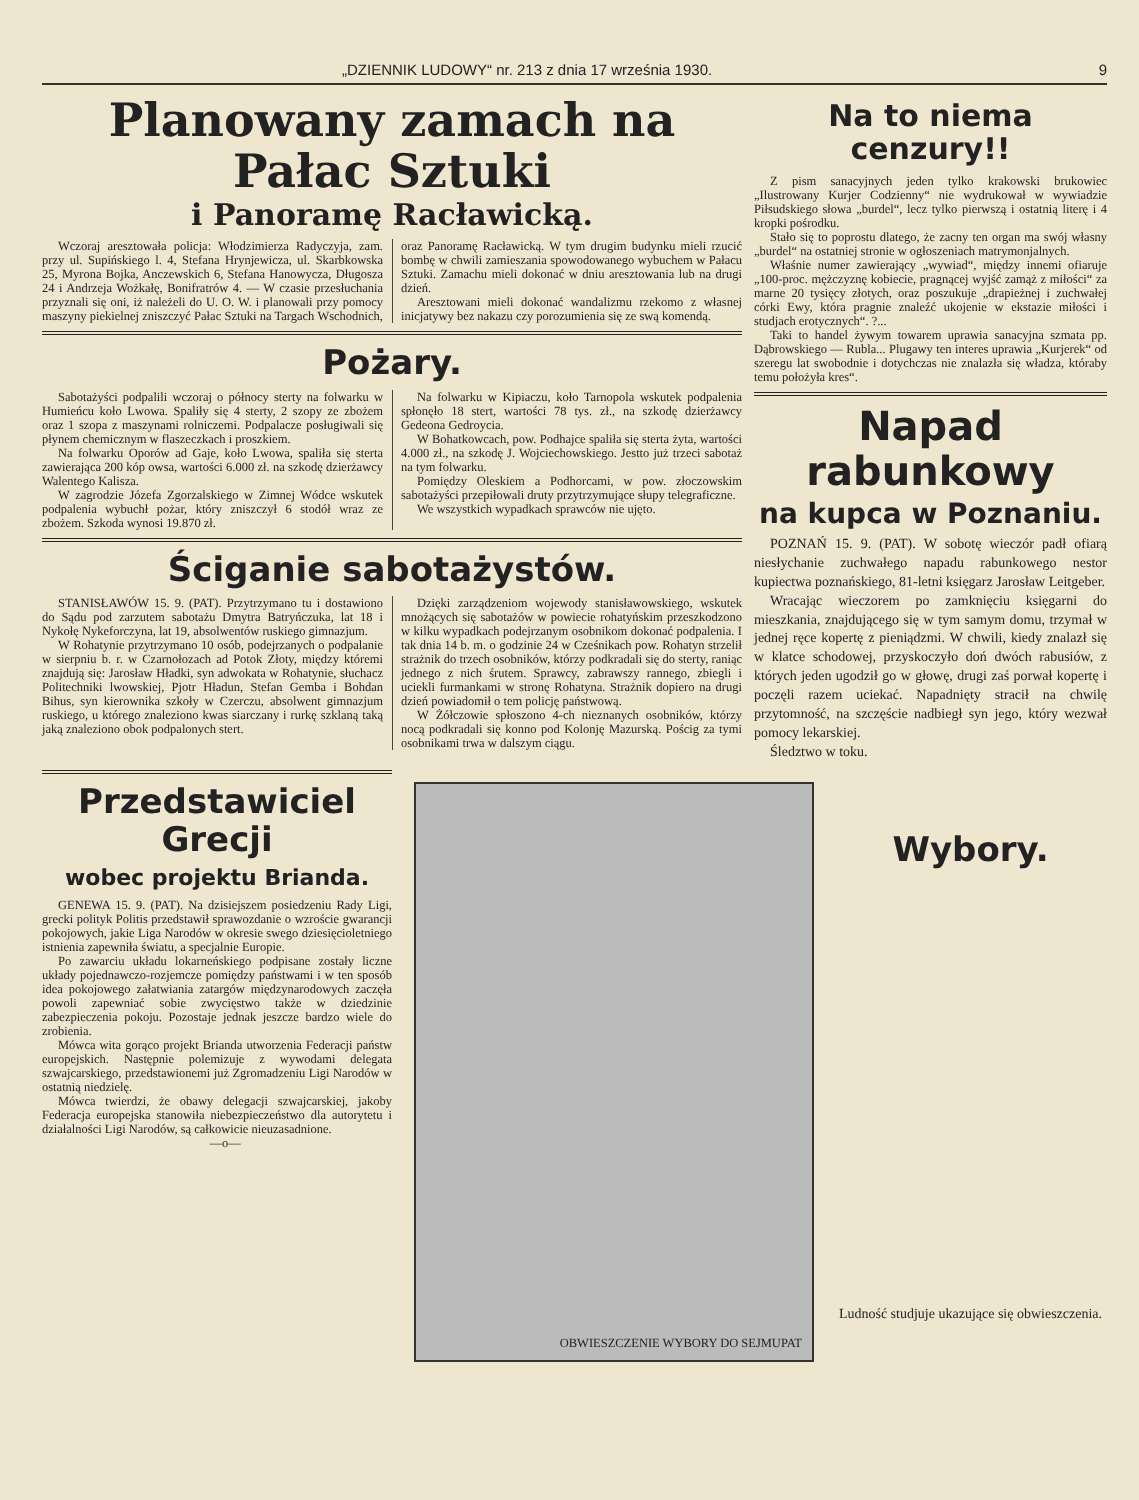„DZIENNIK LUDOWY“ nr. 213 z dnia 17 września 1930. 9
Planowany zamach na Pałac Sztuki
i Panoramę Racławicką.
Wczoraj aresztowała policja: Włodzimierza Radyczyja, zam. przy ul. Supińskiego l. 4, Stefana Hrynjewicza, ul. Skarbkowska 25, Myrona Bojka, Anczewskich 6, Stefana Hanowycza, Długosza 24 i Andrzeja Wożkałę, Bonifratrów 4. — W czasie przesłuchania przyznali się oni, iż należeli do U. O. W. i planowali przy pomocy maszyny piekielnej zniszczyć Pałac Sztuki na Targach Wschodnich, oraz Panoramę Racławicką. W tym drugim budynku mieli rzucić bombę w chwili zamieszania spowodowanego wybuchem w Pałacu Sztuki. Zamachu mieli dokonać w dniu aresztowania lub na drugi dzień.
Aresztowani mieli dokonać wandalizmu rzekomo z własnej inicjatywy bez nakazu czy porozumienia się ze swą komendą.
Pożary.
Sabotażyści podpalili wczoraj o północy sterty na folwarku w Humieńcu koło Lwowa. Spaliły się 4 sterty, 2 szopy ze zbożem oraz 1 szopa z maszynami rolniczemi. Podpalacze posługiwali się płynem chemicznym w flaszeczkach i proszkiem.
Na folwarku Oporów ad Gaje, koło Lwowa, spaliła się sterta zawierająca 200 kóp owsa, wartości 6.000 zł. na szkodę dzierżawcy Walentego Kalisza.
W zagrodzie Józefa Zgorzalskiego w Zimnej Wódce wskutek podpalenia wybuchł pożar, który zniszczył 6 stodół wraz ze zbożem. Szkoda wynosi 19.870 zł.
Na folwarku w Kipiaczu, koło Tarnopola wskutek podpalenia spłonęło 18 stert, wartości 78 tys. zł., na szkodę dzierżawcy Gedeona Gedroycia.
W Bohatkowcach, pow. Podhajce spaliła się sterta żyta, wartości 4.000 zł., na szkodę J. Wojciechowskiego. Jestto już trzeci sabotaż na tym folwarku.
Pomiędzy Oleskiem a Podhorcami, w pow. złoczowskim sabotażyści przepiłowali druty przytrzymujące słupy telegraficzne.
We wszystkich wypadkach sprawców nie ujęto.
Ściganie sabotażystów.
STANISŁAWÓW 15. 9. (PAT). Przytrzymano tu i dostawiono do Sądu pod zarzutem sabotażu Dmytra Batryńczuka, lat 18 i Nykołę Nykeforczyna, lat 19, absolwentów ruskiego gimnazjum.
W Rohatynie przytrzymano 10 osób, podejrzanych o podpalanie w sierpniu b. r. w Czarnołozach ad Potok Złoty, między któremi znajdują się: Jarosław Hładki, syn adwokata w Rohatynie, słuchacz Politechniki lwowskiej, Pjotr Hładun, Stefan Gemba i Bohdan Bihus, syn kierownika szkoły w Czerczu, absolwent gimnazjum ruskiego, u którego znaleziono kwas siarczany i rurkę szklaną taką jaką znaleziono obok podpalonych stert.
Dzięki zarządzeniom wojewody stanisławowskiego, wskutek mnożących się sabotażów w powiecie rohatyńskim przeszkodzono w kilku wypadkach podejrzanym osobnikom dokonać podpalenia. I tak dnia 14 b. m. o godzinie 24 w Cześnikach pow. Rohatyn strzelił strażnik do trzech osobników, którzy podkradali się do sterty, raniąc jednego z nich śrutem. Sprawcy, zabrawszy rannego, zbiegli i uciekli furmankami w stronę Rohatyna. Strażnik dopiero na drugi dzień powiadomił o tem policję państwową.
W Żółczowie spłoszono 4-ch nieznanych osobników, którzy nocą podkradali się konno pod Kolonję Mazurską. Pościg za tymi osobnikami trwa w dalszym ciągu.
Na to niema cenzury!!
Z pism sanacyjnych jeden tylko krakowski brukowiec „Ilustrowany Kurjer Codzienny“ nie wydrukował w wywiadzie Piłsudskiego słowa „burdel“, lecz tylko pierwszą i ostatnią literę i 4 kropki pośrodku.
Stało się to poprostu dlatego, że zacny ten organ ma swój własny „burdel“ na ostatniej stronie w ogłoszeniach matrymonjalnych.
Właśnie numer zawierający „wywiad“, między innemi ofiaruje „100-proc. mężczyznę kobiecie, pragnącej wyjść zamąż z miłości“ za marne 20 tysięcy złotych, oraz poszukuje „drapieżnej i zuchwałej córki Ewy, która pragnie znaleźć ukojenie w ekstazie miłości i studjach erotycznych“. ?...
Taki to handel żywym towarem uprawia sanacyjna szmata pp. Dąbrowskiego — Rubla... Plugawy ten interes uprawia „Kurjerek“ od szeregu lat swobodnie i dotychczas nie znalazła się władza, któraby temu położyła kres“.
Napad rabunkowy
na kupca w Poznaniu.
POZNAŃ 15. 9. (PAT). W sobotę wieczór padł ofiarą niesłychanie zuchwałego napadu rabunkowego nestor kupiectwa poznańskiego, 81-letni księgarz Jarosław Leitgeber.
Wracając wieczorem po zamknięciu księgarni do mieszkania, znajdującego się w tym samym domu, trzymał w jednej ręce kopertę z pieniądzmi. W chwili, kiedy znalazł się w klatce schodowej, przyskoczyło doń dwóch rabusiów, z których jeden ugodził go w głowę, drugi zaś porwał kopertę i poczęli razem uciekać. Napadnięty stracił na chwilę przytomność, na szczęście nadbiegł syn jego, który wezwał pomocy lekarskiej.
Śledztwo w toku.
Przedstawiciel Grecji
wobec projektu Brianda.
GENEWA 15. 9. (PAT). Na dzisiejszem posiedzeniu Rady Ligi, grecki polityk Politis przedstawił sprawozdanie o wzroście gwarancji pokojowych, jakie Liga Narodów w okresie swego dziesięcioletniego istnienia zapewniła światu, a specjalnie Europie.
Po zawarciu układu lokarneńskiego podpisane zostały liczne układy pojednawczo-rozjemcze pomiędzy państwami i w ten sposób idea pokojowego załatwiania zatargów międzynarodowych zaczęła powoli zapewniać sobie zwycięstwo także w dziedzinie zabezpieczenia pokoju. Pozostaje jednak jeszcze bardzo wiele do zrobienia.
Mówca wita gorąco projekt Brianda utworzenia Federacji państw europejskich. Następnie polemizuje z wywodami delegata szwajcarskiego, przedstawionemi już Zgromadzeniu Ligi Narodów w ostatnią niedzielę.
Mówca twierdzi, że obawy delegacji szwajcarskiej, jakoby Federacja europejska stanowiła niebezpieczeństwo dla autorytetu i działalności Ligi Narodów, są całkowicie nieuzasadnione.
—o—
OBWIESZCZENIE WYBORY DO SEJMU PAT
Wybory.
Ludność studjuje ukazujące się obwieszczenia.